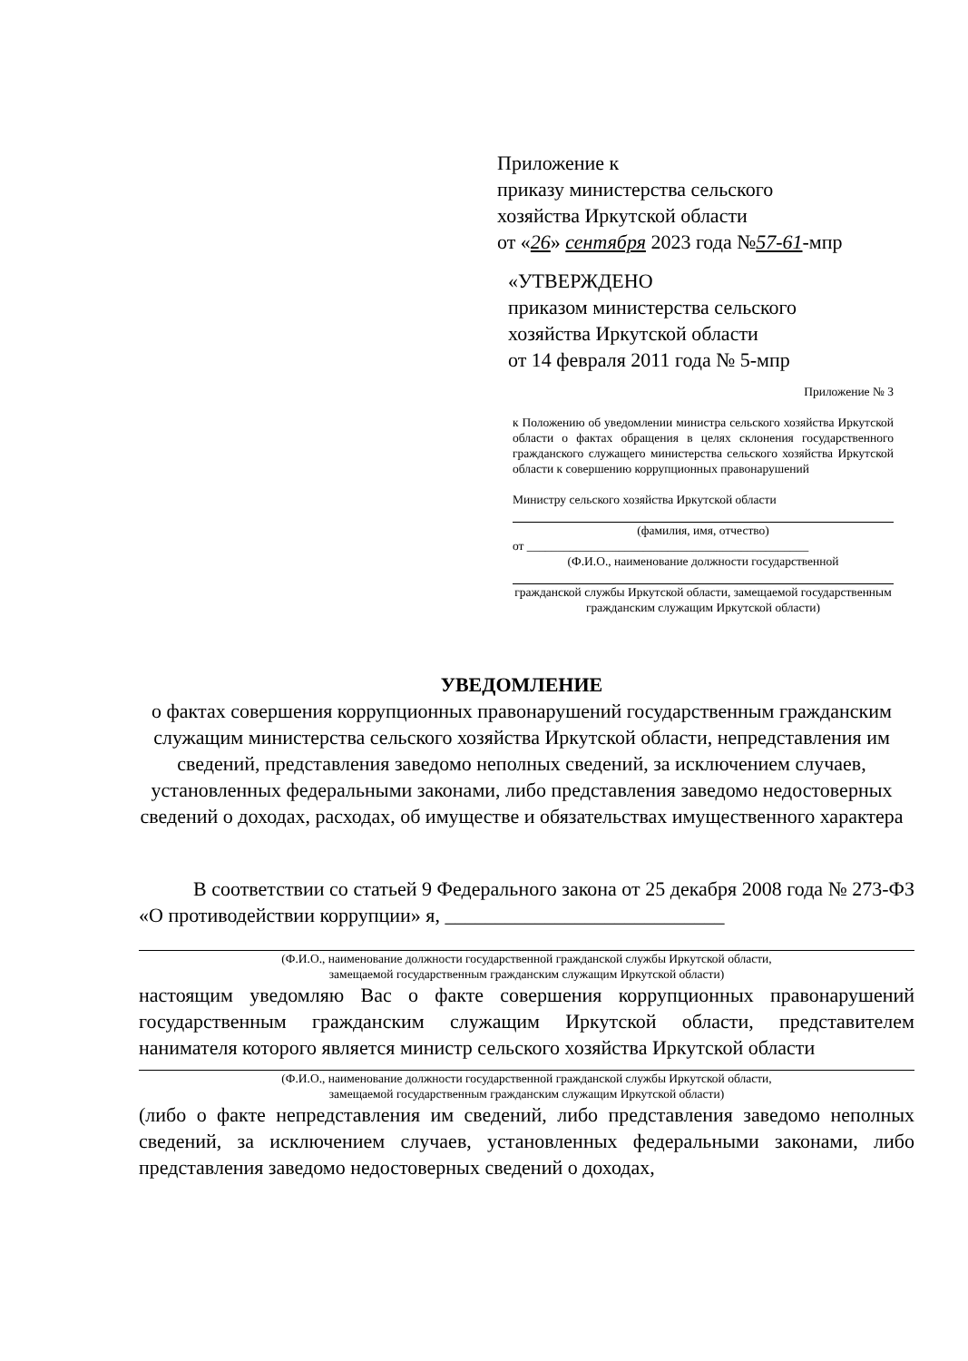Приложение к
приказу министерства сельского
хозяйства Иркутской области
от «26» сентября 2023 года №57-61-мпр
«УТВЕРЖДЕНО
приказом министерства сельского
хозяйства Иркутской области
от 14 февраля 2011 года № 5-мпр
Приложение № 3
к Положению об уведомлении министра сельского хозяйства Иркутской области о фактах обращения в целях склонения государственного гражданского служащего министерства сельского хозяйства Иркутской области к совершению коррупционных правонарушений
Министру сельского хозяйства Иркутской области
(фамилия, имя, отчество)
от ______________________________________________
(Ф.И.О., наименование должности государственной
гражданской службы Иркутской области, замещаемой государственным гражданским служащим Иркутской области)
УВЕДОМЛЕНИЕ
о фактах совершения коррупционных правонарушений государственным гражданским служащим министерства сельского хозяйства Иркутской области, непредставления им сведений, представления заведомо неполных сведений, за исключением случаев, установленных федеральными законами, либо представления заведомо недостоверных сведений о доходах, расходах, об имуществе и обязательствах имущественного характера
В соответствии со статьей 9 Федерального закона от 25 декабря 2008 года № 273-ФЗ «О противодействии коррупции» я, ____________________________
(Ф.И.О., наименование должности государственной гражданской службы Иркутской области,
замещаемой государственным гражданским служащим Иркутской области)
настоящим уведомляю Вас о факте совершения коррупционных правонарушений государственным гражданским служащим Иркутской области, представителем нанимателя которого является министр сельского хозяйства Иркутской области
(Ф.И.О., наименование должности государственной гражданской службы Иркутской области,
замещаемой государственным гражданским служащим Иркутской области)
(либо о факте непредставления им сведений, либо представления заведомо неполных сведений, за исключением случаев, установленных федеральными законами, либо представления заведомо недостоверных сведений о доходах,